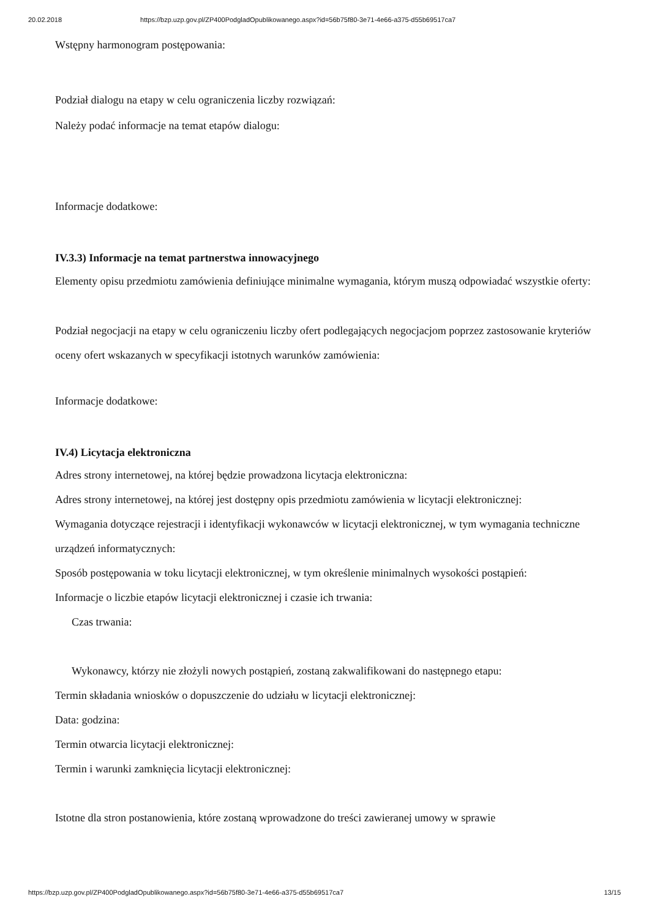20.02.2018 https://bzp.uzp.gov.pl/ZP400PodgladOpublikowanego.aspx?id=56b75f80-3e71-4e66-a375-d55b69517ca7
Wstępny harmonogram postępowania:
Podział dialogu na etapy w celu ograniczenia liczby rozwiązań:
Należy podać informacje na temat etapów dialogu:
Informacje dodatkowe:
IV.3.3) Informacje na temat partnerstwa innowacyjnego
Elementy opisu przedmiotu zamówienia definiujące minimalne wymagania, którym muszą odpowiadać wszystkie oferty:
Podział negocjacji na etapy w celu ograniczeniu liczby ofert podlegających negocjacjom poprzez zastosowanie kryteriów oceny ofert wskazanych w specyfikacji istotnych warunków zamówienia:
Informacje dodatkowe:
IV.4) Licytacja elektroniczna
Adres strony internetowej, na której będzie prowadzona licytacja elektroniczna:
Adres strony internetowej, na której jest dostępny opis przedmiotu zamówienia w licytacji elektronicznej:
Wymagania dotyczące rejestracji i identyfikacji wykonawców w licytacji elektronicznej, w tym wymagania techniczne urządzeń informatycznych:
Sposób postępowania w toku licytacji elektronicznej, w tym określenie minimalnych wysokości postąpień:
Informacje o liczbie etapów licytacji elektronicznej i czasie ich trwania:
Czas trwania:
Wykonawcy, którzy nie złożyli nowych postąpień, zostaną zakwalifikowani do następnego etapu:
Termin składania wniosków o dopuszczenie do udziału w licytacji elektronicznej:
Data: godzina:
Termin otwarcia licytacji elektronicznej:
Termin i warunki zamknięcia licytacji elektronicznej:
Istotne dla stron postanowienia, które zostaną wprowadzone do treści zawieranej umowy w sprawie
https://bzp.uzp.gov.pl/ZP400PodgladOpublikowanego.aspx?id=56b75f80-3e71-4e66-a375-d55b69517ca7 13/15